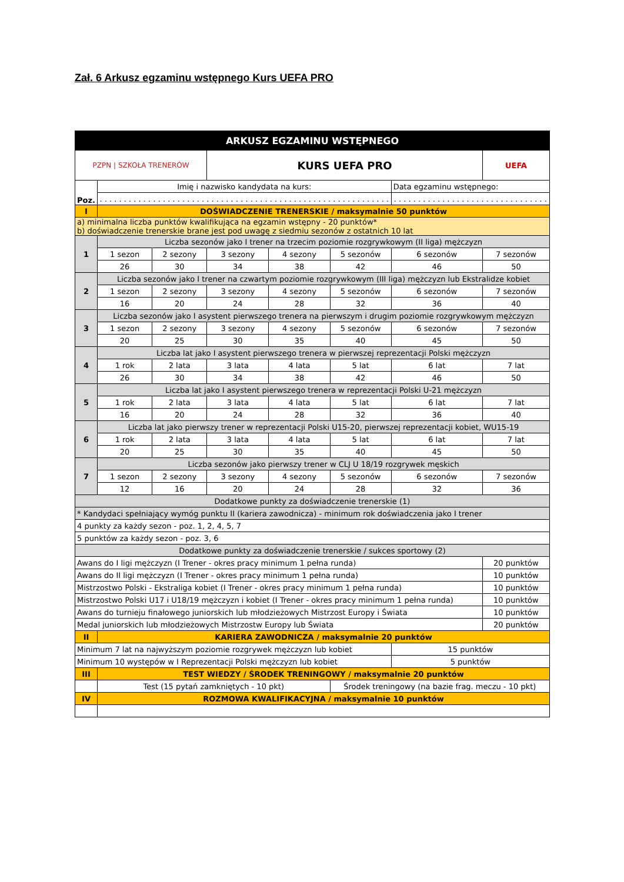Zał. 6 Arkusz egzaminu wstępnego Kurs UEFA PRO
| ARKUSZ EGZAMINU WSTĘPNEGO | | | | | | | |
| PZPN / SZKOŁA TRENERÓW | | | KURS UEFA PRO | | | | UEFA |
| Poz. | Imię i nazwisko kandydata na kurs: | | | | | Data egzaminu wstępnego: | |
| | . . . . . . . . . . . . . . . . . . . . . . . . . . . . . . . . . . . . . . . . . . . . . . . . . . . . . . . . . . . . | | | | | . . . . . . . . . . . . . . . . . . . . . . . . . . . . . . . . | |
| I | DOŚWIADCZENIE TRENERSKIE / maksymalnie 50 punktów | | | | | | |
| a) minimalna liczba punktów kwalifikująca na egzamin wstępny - 20 punktów* b) doświadczenie trenerskie brane jest pod uwagę z siedmiu sezonów z ostatnich 10 lat | | | | | | | |
| 1 | Liczba sezonów jako I trener na trzecim poziomie rozgrywkowym (II liga) mężczyzn | | | | | | |
| | 1 sezon | 2 sezony | 3 sezony | 4 sezony | 5 sezonów | 6 sezonów | 7 sezonów |
| | 26 | 30 | 34 | 38 | 42 | 46 | 50 |
| 2 | Liczba sezonów jako I trener na czwartym poziomie rozgrywkowym (III liga) mężczyzn lub Ekstralidze kobiet | | | | | | |
| | 1 sezon | 2 sezony | 3 sezony | 4 sezony | 5 sezonów | 6 sezonów | 7 sezonów |
| | 16 | 20 | 24 | 28 | 32 | 36 | 40 |
| 3 | Liczba sezonów jako I asystent pierwszego trenera na pierwszym i drugim poziomie rozgrywkowym mężczyzn | | | | | | |
| | 1 sezon | 2 sezony | 3 sezony | 4 sezony | 5 sezonów | 6 sezonów | 7 sezonów |
| | 20 | 25 | 30 | 35 | 40 | 45 | 50 |
| 4 | Liczba lat jako I asystent pierwszego trenera w pierwszej reprezentacji Polski mężczyzn | | | | | | |
| | 1 rok | 2 lata | 3 lata | 4 lata | 5 lat | 6 lat | 7 lat |
| | 26 | 30 | 34 | 38 | 42 | 46 | 50 |
| 5 | Liczba lat jako I asystent pierwszego trenera w reprezentacji Polski U-21 mężczyzn | | | | | | |
| | 1 rok | 2 lata | 3 lata | 4 lata | 5 lat | 6 lat | 7 lat |
| | 16 | 20 | 24 | 28 | 32 | 36 | 40 |
| 6 | Liczba lat jako pierwszy trener w reprezentacji Polski U15-20, pierwszej reprezentacji kobiet, WU15-19 | | | | | | |
| | 1 rok | 2 lata | 3 lata | 4 lata | 5 lat | 6 lat | 7 lat |
| | 20 | 25 | 30 | 35 | 40 | 45 | 50 |
| 7 | Liczba sezonów jako pierwszy trener w CLJ U 18/19 rozgrywek męskich | | | | | | |
| | 1 sezon | 2 sezony | 3 sezony | 4 sezony | 5 sezonów | 6 sezonów | 7 sezonów |
| | 12 | 16 | 20 | 24 | 28 | 32 | 36 |
| Dodatkowe punkty za doświadczenie trenerskie (1) | | | | | | | |
| * Kandydaci spełniający wymóg punktu II (kariera zawodnicza) - minimum rok doświadczenia jako I trener | | | | | | | |
| 4 punkty za każdy sezon - poz. 1, 2, 4, 5, 7 | | | | | | | |
| 5 punktów za każdy sezon - poz. 3, 6 | | | | | | | |
| Dodatkowe punkty za doświadczenie trenerskie / sukces sportowy (2) | | | | | | | |
| Awans do I ligi mężczyzn (I Trener - okres pracy minimum 1 pełna runda) | | | | | | | 20 punktów |
| Awans do II ligi mężczyzn (I Trener - okres pracy minimum 1 pełna runda) | | | | | | | 10 punktów |
| Mistrzostwo Polski - Ekstraliga kobiet (I Trener - okres pracy minimum 1 pełna runda) | | | | | | | 10 punktów |
| Mistrzostwo Polski U17 i U18/19 mężczyzn i kobiet (I Trener - okres pracy minimum 1 pełna runda) | | | | | | | 10 punktów |
| Awans do turnieju finałowego juniorskich lub młodzieżowych Mistrzost Europy i Świata | | | | | | | 10 punktów |
| Medal juniorskich lub młodzieżowych Mistrzostw Europy lub Świata | | | | | | | 20 punktów |
| II | KARIERA ZAWODNICZA / maksymalnie 20 punktów | | | | | | |
| Minimum 7 lat na najwyższym poziomie rozgrywek mężczyzn lub kobiet | | | | | | 15 punktów | |
| Minimum 10 występów w I Reprezentacji Polski mężczyzn lub kobiet | | | | | | 5 punktów | |
| III | TEST WIEDZY / ŚRODEK TRENINGOWY / maksymalnie 20 punktów | | | | | | |
| | Test (15 pytań zamkniętych - 10 pkt) | | | | Środek treningowy (na bazie frag. meczu - 10 pkt) | | |
| IV | ROZMOWA KWALIFIKACYJNA / maksymalnie 10 punktów | | | | | | |